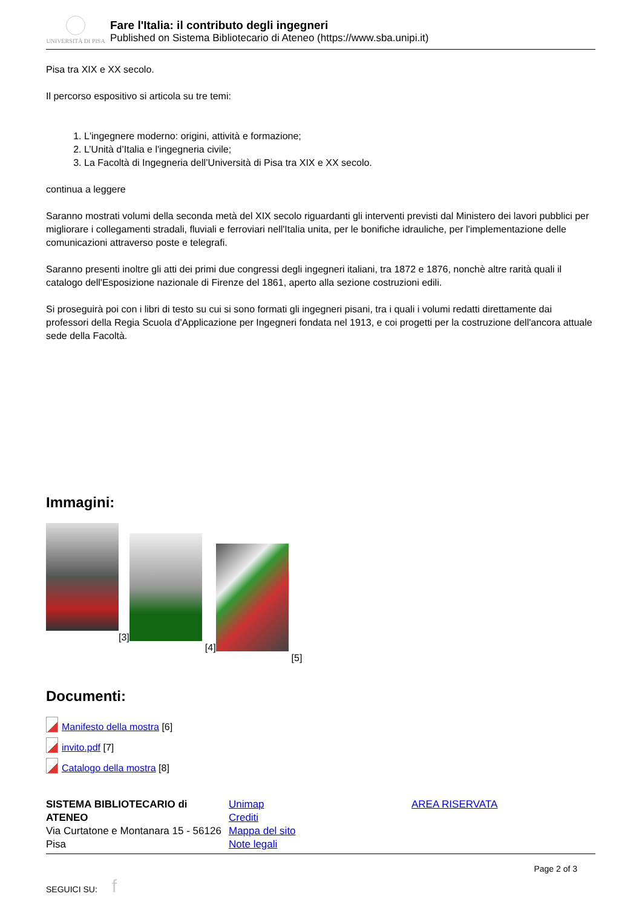UNIVERSITÀ DI PISA
Fare l'Italia: il contributo degli ingegneri
Published on Sistema Bibliotecario di Ateneo (https://www.sba.unipi.it)
Pisa tra XIX e XX secolo.
Il percorso espositivo si articola su tre temi:
1. L'ingegnere moderno: origini, attività e formazione;
2. L’Unità d’Italia e l'ingegneria civile;
3. La Facoltà di Ingegneria dell’Università di Pisa tra XIX e XX secolo.
continua a leggere
Saranno mostrati volumi della seconda metà del XIX secolo riguardanti gli interventi previsti dal Ministero dei lavori pubblici per migliorare i collegamenti stradali, fluviali e ferroviari nell'Italia unita, per le bonifiche idrauliche, per l'implementazione delle comunicazioni attraverso poste e telegrafi.
Saranno presenti inoltre gli atti dei primi due congressi degli ingegneri italiani, tra 1872 e 1876, nonchè altre rarità quali il catalogo dell'Esposizione nazionale di Firenze del 1861, aperto alla sezione costruzioni edili.
Si proseguirà poi con i libri di testo su cui si sono formati gli ingegneri pisani, tra i quali i volumi redatti direttamente dai professori della Regia Scuola d'Applicazione per Ingegneri fondata nel 1913, e coi progetti per la costruzione dell'ancora attuale sede della Facoltà.
Immagini:
[3]
[4]
[5]
Documenti:
Manifesto della mostra [6]
invito.pdf [7]
Catalogo della mostra [8]
SISTEMA BIBLIOTECARIO di ATENEO
Via Curtatone e Montanara 15 - 56126 Pisa
Unimap
Crediti
Mappa del sito
Note legali
AREA RISERVATA
Page 2 of 3
SEGUICI SU: f